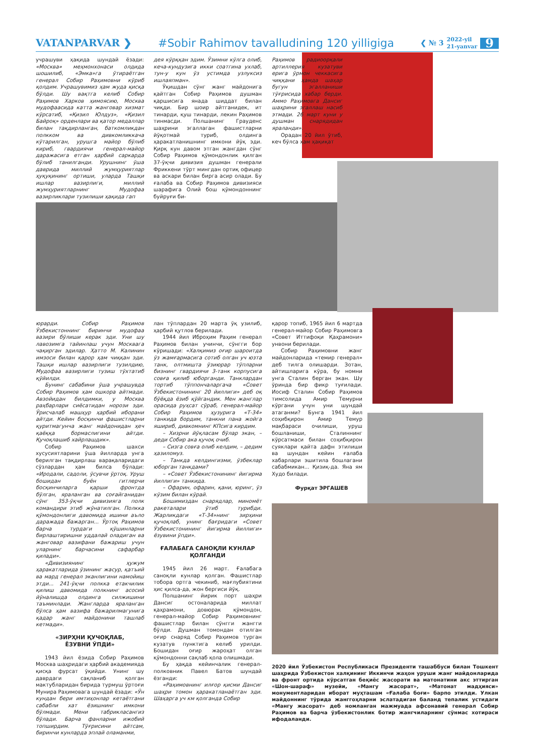VATANPARVAR ❯ #Sobir Rahimov tavalludining 120 yilligiga ❮ № 3 2022-yil
21-yanvar 9
учрашуви ҳақида шундай ёзади: «Москва» меҳмонхонаси олдида шошилиб, «Эмка»га ўтираётган генерал Собир Раҳимовни кўриб қолдим. Учрашувимиз ҳам жуда қисқа бўлди. Шу вақтга келиб Собир Раҳимов Харков ҳимоясию, Москва мудофаасида катта жанговар хизмат кўрсатиб, «Қизил Юлдуз», «Қизил Байроқ» орденлари ва қатор медаллар билан тақдирланган, баткомликдан полкком ва дивкомликкача кўтарилган, урушга майор бўлиб кириб, гвардиячи генерал-майор даражасига етган ҳарбий саркарда бўлиб танилганди. Урушнинг ўша даврида миллий жумҳуриятлар ҳуқуқининг ортиши, уларда Ташқи ишлар вазирлиги, миллий жумҳуриятларнинг Мудофаа вазирликлари тузилиши ҳақида гап
дея кўрққан эдим. Ўзимни кўлга олиб, кеча-кундузига икки соатгина ухлаб, тун-у кун ўз устимда узлуксиз ишлаяпман».
Ўқишдан сўнг жанг майдонига қайтган Собир Раҳимов душман қаршисига янада шиддат билан чиқди. Бир шоир айтганидек, ит тинарди, қуш тинарди, лекин Раҳимов тинмасди. Полшанинг Грауденс шаҳрини эгаллаган фашистларни йўқотмай туриб, олдинга ҳаракатланишнинг имкони йўқ эди. Қирқ кун давом этган жангдан сўнг Собир Раҳимов қўмондонлик қилган 37-ўқчи дивизия душман генерали Фриккени тўрт мингдан ортиқ офицер ва аскари билан бирга асир олади. Бу ғалаба ва Собир Раҳимов дивизияси шарафига Олий бош қўмондоннинг буйруғи би-
Раҳимов радиоорқали артиллерия кузатуви ерига ўрмон чеккасига чиққани ҳамда шаҳар бугун эгалланиши тўғрисида хабар берди. Аммо Раҳимовга Дансиг шаҳрини эгаллаш насиб этмади. 26 март куни у душман снарядидан яраланди».
Орадан 20 йил ўтиб, кеч бўлса ҳам ҳақиқат
юрарди. Собир Раҳимов Ўзбекистоннинг биринчи мудофаа вазири бўлиши керак эди. Уни шу лавозимга тайинлаш учун Москвага чақирган эдилар. Ҳатто М. Калинин имзоси билан қарор ҳам чиққан эди. Ташқи ишлар вазирлиги тузилдию, Мудофаа вазирлиги тузиш тўхтатиб қўйилди.
Бунинг сабабини ўша учрашувда Собир Раҳимов ҳам ошкора айтмади. Авзойидан билдимки, у Москва раҳбарлари сиёсатидан норози эди. Ўрисчалаб машҳур ҳарбий иборани айтди. Кейин босқинчи фашистларни қуритмагунча жанг майдонидан ҳеч қаёққа бормаслигини айтди. Қучоқлашиб хайрлашдик».
Собир Раҳимов шахси хусусиятларини ўша йилларда унга берилган тақдирлаш варақаларидаги сўзлардан ҳам билса бўлади: «Иродали, садоли, ўсувчи ўртоқ. Уруш бошидан буён гитлерчи босқинчиларга қарши фронтда бўлган, яраланган ва соғайганидан сўнг 353-ўқчи дивизияга полк командири этиб жўнатилган. Полкка қўмондонлиги давомида ишини аъло даражада бажарган... Ўртоқ Раҳимов барча турдаги қўшинларни бирлаштиришни уддалай оладиган ва жанговар вазифани бажариш учун уларнинг барчасини сафарбар қилади».
«Дивизиянинг ҳужум ҳаракатларида ўзининг жасур, қатъий ва мард генерал эканлигини намойиш этди... 241-ўқчи полкка етакчилик қилиш давомида полкнинг асосий йўналишда олдинга силжишини таъминлади. Жангларда яраланган бўлса ҳам вазифа бажарилмагунига қадар жанг майдонини ташлаб кетмади».
«ЗИРҲНИ ҚУЧОҚЛАБ,
ЁЗУВНИ ЎПДИ»
1943 йил ёзида Собир Раҳимов Москва шаҳридаги ҳарбий академияда қисқа фурсат ўқийди. Унинг шу даврдаги сақланиб қолган мактубларидан бирида турмуш ўртоғи Мунира Раҳимовага шундай ёзади: «Ўн кундан бери имтиҳонлар кетаётгани сабабли хат ёзишнинг имкони бўлмади. Мени табриклаcангиз бўлади. Барча фанларни ижобий топширдим. Тўғрисини айтсам, биринчи кунларда эплай оламанми,
лан тўплардан 20 марта ўқ узилиб, ҳарбий қутлов берилади.
1944 йил Иброҳим Раҳим генерал Раҳимов билан учинчи, сўнгги бор кўришади: «Халқимиз оғир шароитда ўз жамғармасига сотиб олган уч юзта танк, олтмишта ўзиюрар тўпларни бизнинг гвардиячи 3-танк корпусига совға қилиб юборганди. Танклардан тортиб тўппончаларгача «Совет Ўзбекистонининг 20 йиллиги» деб оқ бўёқда ёзиб қўйгандик. Мен жанглар орасида руҳсат сўраб, генерал-майор Собир Раҳимов ҳузурига «Т-34» танкида бордим, танкни пана жойга яшириб, дивкомнинг КПсига кирдим.
– Хизрни йўқласам бўлар экан, – деди Собир ака қучоқ очиб.
– Сизга совға олиб келдим, – дедим ҳазиломуз.
– Танкда келдингизми, ўзбеклар юборган танкдами?
– «Совет Ўзбекистонининг йигирма йиллиги» танкида.
– Офарин, офарин, қани, юринг, ўз кўзим билан кўрай.
Бошимиздан снарядлар, миномёт ракеталари ўтиб турибди. Жарликдаги «Т-34»нинг зирҳини қучоқлаб, унинг бағридаги «Совет Ўзбекистонининг йигирма йиллиги» ёзувини ўпди».
ҒАЛАБАГА САНОҚЛИ КУНЛАР ҚОЛГАНДИ
1945 йил 26 март. Ғалабага саноқли кунлар қолган. Фашистлар тобора ортга чекиниб, мағлубиятини ҳис қилса-да, жон бергиси йўқ.
Полшанинг йирик порт шаҳри Дансиг остоналарида миллат қаҳрамони, довюрак қўмондон, генерал-майор Собир Раҳимовнинг фашистлар билан сўнгги жангги бўлди. Душман томондан отилган оғир снаряд Собир Раҳимов турган кузатув пунктига келиб урилди. Бошидан оғир жароҳат олган қўмондонни сақлаб қола олишмади.
Бу ҳақда кейинчалик генерал-полковник Павел Батов шундай ёзганди:
«Раҳимовнинг илғор қисми Дансиг шаҳри томон ҳаракатланаётган эди. Шаҳарга уч км қолганда Собир
қарор топиб, 1965 йил 6 мартда генерал-майор Собир Раҳимовга «Совет Иттифоқи Қаҳрамони» унвони берилади.
Собир Раҳимовни жанг майдонларида «темир генерал» деб тилга олишарди. Зотан, айтишларига кўра, бу номни унга Сталин берган экан. Шу ўринда бир фикр туғилади. Иосиф Сталин Собир Раҳимов тимсолида Амир Темурни кўргани учун уни шундай атаганми? Бунга 1941 йил соҳибқирон Амир Темур мақбараси очилиши, уруш бошланиши, Сталиннинг кўрсатмаси билан соҳибқирон суяклари қайта дафн этилиши ва шундан кейин ғалаба хабарлари эшитила бошлагани сабабмикан... Қизиқ-да. Яна ям Худо билади.
Фурқат ЭРГАШЕВ
2020 йил Ўзбекистон Республикаси Президенти ташаббуси билан Тошкент шаҳрида Ўзбекистон халқининг Иккинчи жаҳон уруши жанг майдонларида ва фронт ортида кўрсатган беқиёс жасорати ва матонатини акс эттирган «Шон-шараф» музейи, «Мангу жасорат», «Матонат мадҳияси» монументларидан иборат муҳташам «Ғалаба боғи» барпо этилди. Улкан майдоннинг тўрида жанггоҳларни эслатадиган баланд тепалик устидаги «Мангу жасорат» деб номланган мажмуада афсонавий генерал Собир Раҳимов ва барча ўзбекистонлик ботир жангчиларнинг сўнмас хотираси ифодаланди.